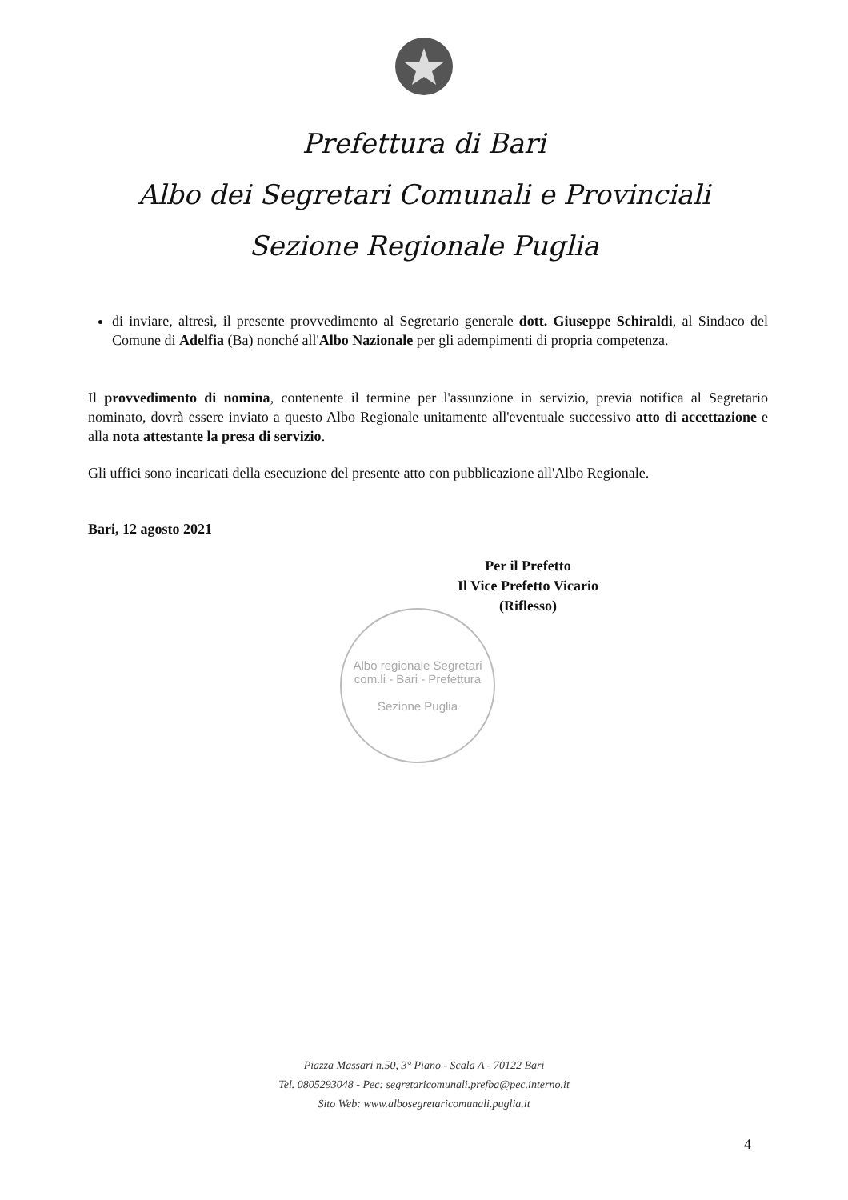Prefettura di Bari
Albo dei Segretari Comunali e Provinciali
Sezione Regionale Puglia
di inviare, altresì, il presente provvedimento al Segretario generale dott. Giuseppe Schiraldi, al Sindaco del Comune di Adelfia (Ba) nonché all'Albo Nazionale per gli adempimenti di propria competenza.
Il provvedimento di nomina, contenente il termine per l'assunzione in servizio, previa notifica al Segretario nominato, dovrà essere inviato a questo Albo Regionale unitamente all'eventuale successivo atto di accettazione e alla nota attestante la presa di servizio.
Gli uffici sono incaricati della esecuzione del presente atto con pubblicazione all'Albo Regionale.
Bari, 12 agosto 2021
Per il Prefetto
Il Vice Prefetto Vicario
(Riflesso)
Albo regionale Segretari com.li - Bari - Prefettura
Sezione Puglia
Piazza Massari n.50, 3° Piano - Scala A - 70122 Bari
Tel. 0805293048 - Pec: segretaricomunali.prefba@pec.interno.it
Sito Web: www.albosegretaricomunali.puglia.it
4